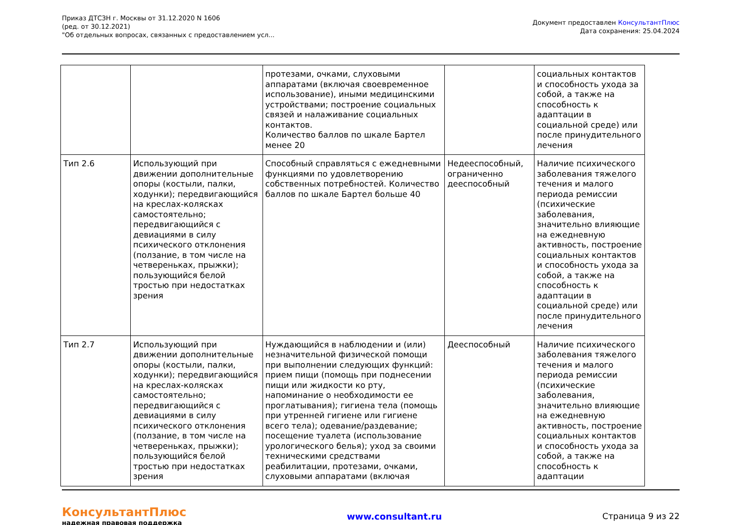Приказ ДТСЗН г. Москвы от 31.12.2020 N 1606
(ред. от 30.12.2021)
"Об отдельных вопросах, связанных с предоставлением усл...
Документ предоставлен КонсультантПлюс
Дата сохранения: 25.04.2024
| | | протезами, очками, слуховыми аппаратами (включая своевременное использование), иными медицинскими устройствами; построение социальных связей и налаживание социальных контактов. Количество баллов по шкале Бартел менее 20 | | социальных контактов и способность ухода за собой, а также на способность к адаптации в социальной среде) или после принудительного лечения |
| Тип 2.6 | Использующий при движении дополнительные опоры (костыли, палки, ходунки); передвигающийся на креслах-колясках самостоятельно; передвигающийся с девиациями в силу психического отклонения (ползание, в том числе на четвереньках, прыжки); пользующийся белой тростью при недостатках зрения | Способный справляться с ежедневными функциями по удовлетворению собственных потребностей. Количество баллов по шкале Бартел больше 40 | Недееспособный, ограниченно дееспособный | Наличие психического заболевания тяжелого течения и малого периода ремиссии (психические заболевания, значительно влияющие на ежедневную активность, построение социальных контактов и способность ухода за собой, а также на способность к адаптации в социальной среде) или после принудительного лечения |
| Тип 2.7 | Использующий при движении дополнительные опоры (костыли, палки, ходунки); передвигающийся на креслах-колясках самостоятельно; передвигающийся с девиациями в силу психического отклонения (ползание, в том числе на четвереньках, прыжки); пользующийся белой тростью при недостатках зрения | Нуждающийся в наблюдении и (или) незначительной физической помощи при выполнении следующих функций: прием пищи (помощь при поднесении пищи или жидкости ко рту, напоминание о необходимости ее проглатывания); гигиена тела (помощь при утренней гигиене или гигиене всего тела); одевание/раздевание; посещение туалета (использование урологического белья); уход за своими техническими средствами реабилитации, протезами, очками, слуховыми аппаратами (включая | Дееспособный | Наличие психического заболевания тяжелого течения и малого периода ремиссии (психические заболевания, значительно влияющие на ежедневную активность, построение социальных контактов и способность ухода за собой, а также на способность к адаптации |
КонсультантПлюс
надежная правовая поддержка
www.consultant.ru Страница 9 из 22